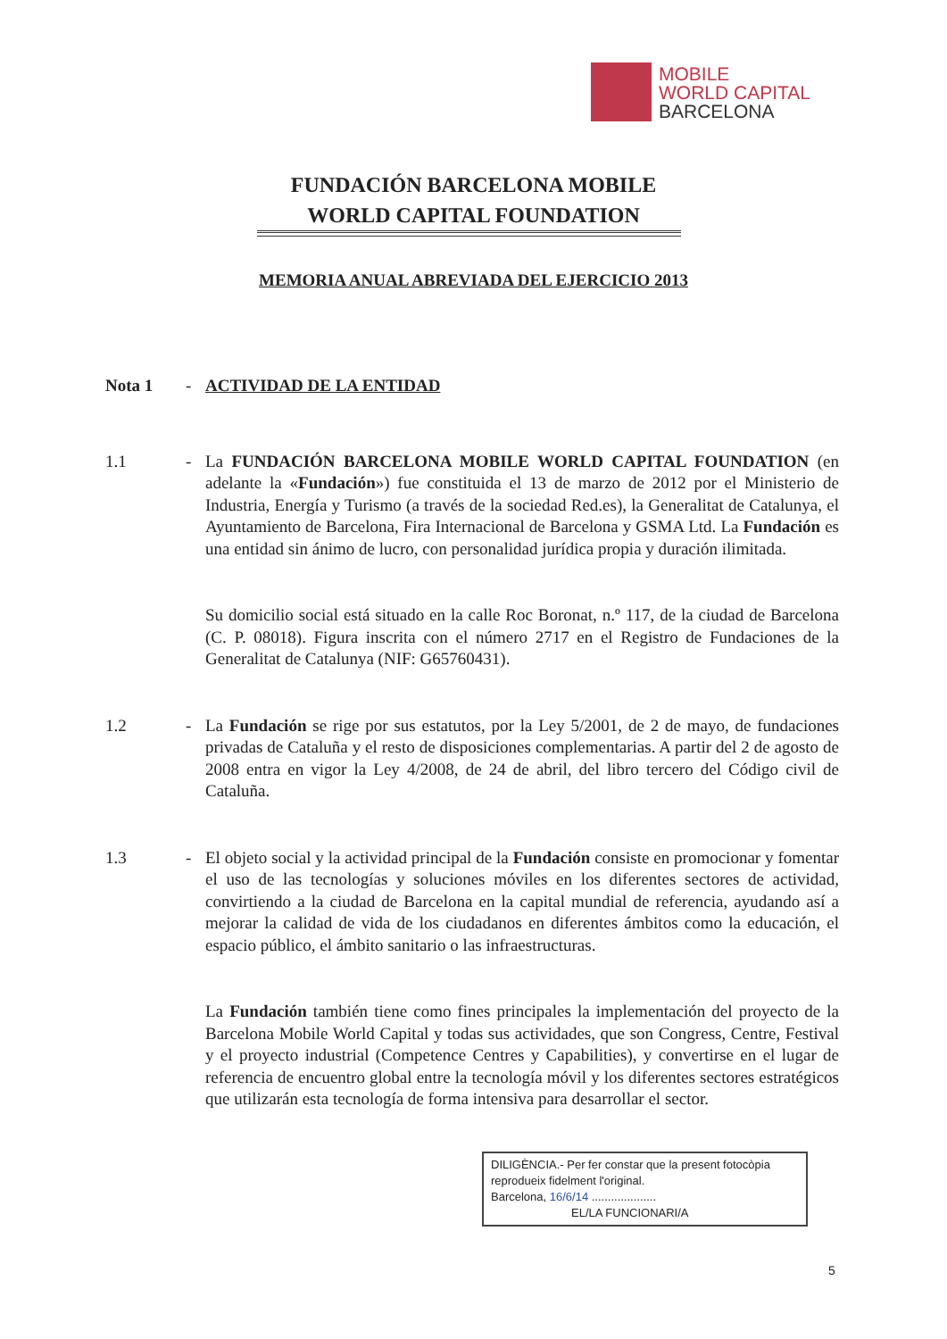MOBILE
WORLD CAPITAL
BARCELONA
FUNDACIÓN BARCELONA MOBILE
WORLD CAPITAL FOUNDATION
MEMORIA ANUAL ABREVIADA DEL EJERCICIO 2013
Nota 1 - ACTIVIDAD DE LA ENTIDAD
1.1 - La FUNDACIÓN BARCELONA MOBILE WORLD CAPITAL FOUNDATION (en adelante la «Fundación») fue constituida el 13 de marzo de 2012 por el Ministerio de Industria, Energía y Turismo (a través de la sociedad Red.es), la Generalitat de Catalunya, el Ayuntamiento de Barcelona, Fira Internacional de Barcelona y GSMA Ltd. La Fundación es una entidad sin ánimo de lucro, con personalidad jurídica propia y duración ilimitada.
Su domicilio social está situado en la calle Roc Boronat, n.º 117, de la ciudad de Barcelona (C. P. 08018). Figura inscrita con el número 2717 en el Registro de Fundaciones de la Generalitat de Catalunya (NIF: G65760431).
1.2 - La Fundación se rige por sus estatutos, por la Ley 5/2001, de 2 de mayo, de fundaciones privadas de Cataluña y el resto de disposiciones complementarias. A partir del 2 de agosto de 2008 entra en vigor la Ley 4/2008, de 24 de abril, del libro tercero del Código civil de Cataluña.
1.3 - El objeto social y la actividad principal de la Fundación consiste en promocionar y fomentar el uso de las tecnologías y soluciones móviles en los diferentes sectores de actividad, convirtiendo a la ciudad de Barcelona en la capital mundial de referencia, ayudando así a mejorar la calidad de vida de los ciudadanos en diferentes ámbitos como la educación, el espacio público, el ámbito sanitario o las infraestructuras.
La Fundación también tiene como fines principales la implementación del proyecto de la Barcelona Mobile World Capital y todas sus actividades, que son Congress, Centre, Festival y el proyecto industrial (Competence Centres y Capabilities), y convertirse en el lugar de referencia de encuentro global entre la tecnología móvil y los diferentes sectores estratégicos que utilizarán esta tecnología de forma intensiva para desarrollar el sector.
DILIGÈNCIA.- Per fer constar que la present fotocòpia reprodueix fidelment l'original.
Barcelona, 16/6/14 ....................
EL/LA FUNCIONARI/A
5